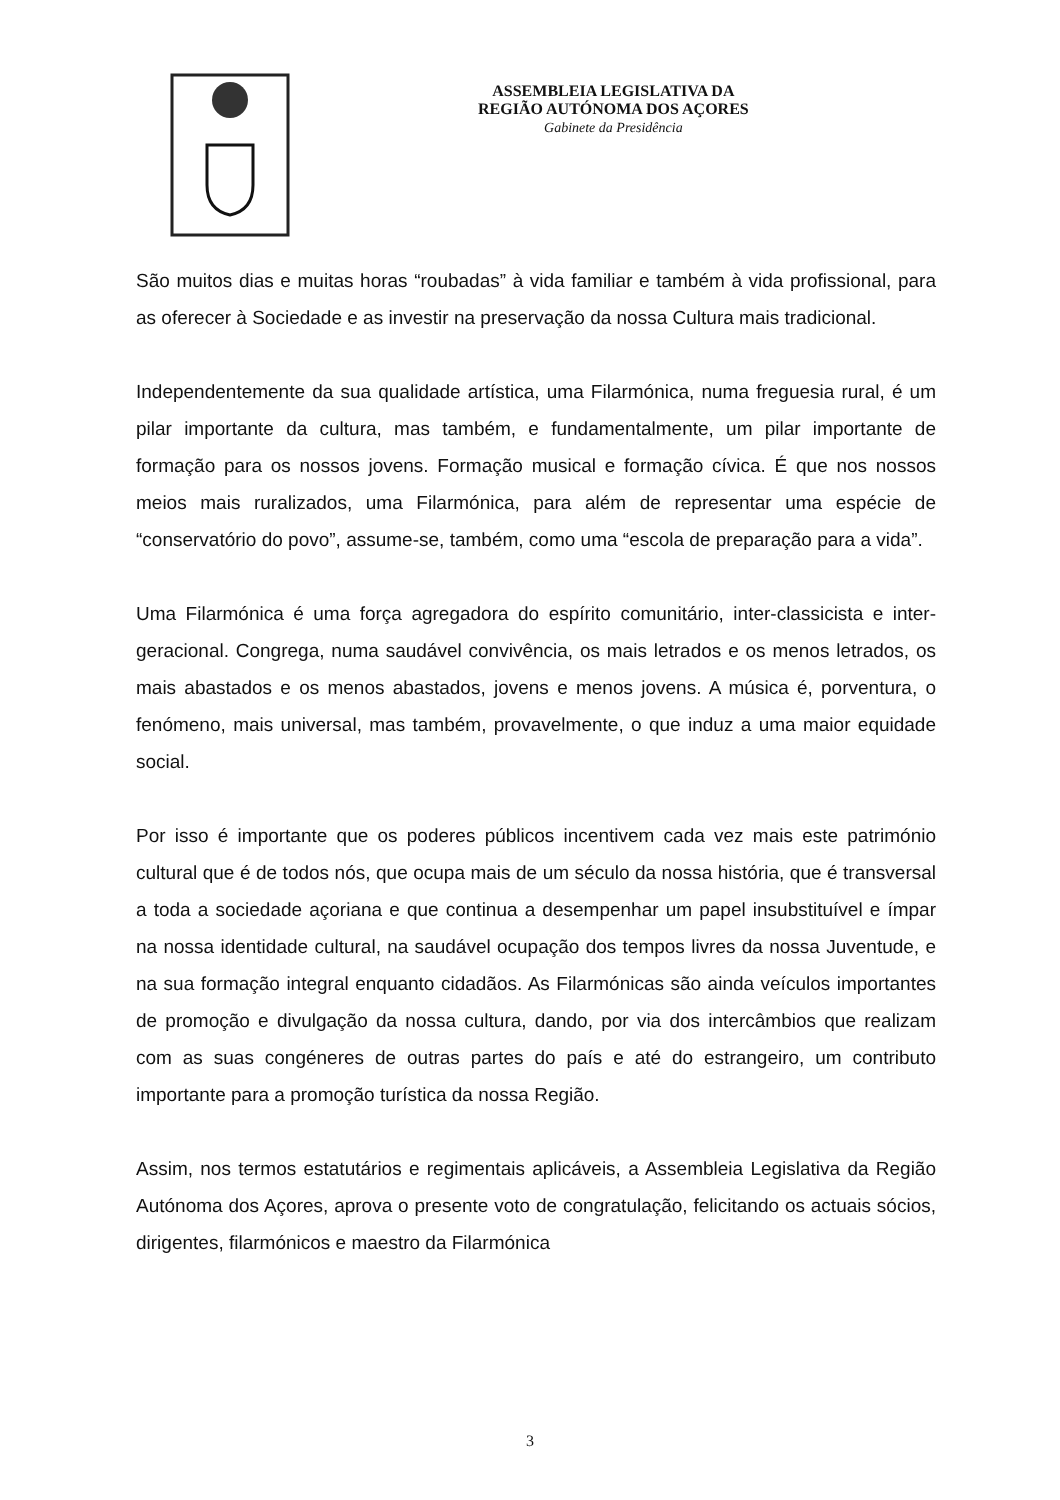ASSEMBLEIA LEGISLATIVA DA
REGIÃO AUTÓNOMA DOS AÇORES
Gabinete da Presidência
São muitos dias e muitas horas “roubadas” à vida familiar e também à vida profissional, para as oferecer à Sociedade e as investir na preservação da nossa Cultura mais tradicional.
Independentemente da sua qualidade artística, uma Filarmónica, numa freguesia rural, é um pilar importante da cultura, mas também, e fundamentalmente, um pilar importante de formação para os nossos jovens. Formação musical e formação cívica. É que nos nossos meios mais ruralizados, uma Filarmónica, para além de representar uma espécie de “conservatório do povo”, assume-se, também, como uma “escola de preparação para a vida”.
Uma Filarmónica é uma força agregadora do espírito comunitário, inter-classicista e inter-geracional. Congrega, numa saudável convivência, os mais letrados e os menos letrados, os mais abastados e os menos abastados, jovens e menos jovens. A música é, porventura, o fenómeno, mais universal, mas também, provavelmente, o que induz a uma maior equidade social.
Por isso é importante que os poderes públicos incentivem cada vez mais este património cultural que é de todos nós, que ocupa mais de um século da nossa história, que é transversal a toda a sociedade açoriana e que continua a desempenhar um papel insubstituível e ímpar na nossa identidade cultural, na saudável ocupação dos tempos livres da nossa Juventude, e na sua formação integral enquanto cidadãos. As Filarmónicas são ainda veículos importantes de promoção e divulgação da nossa cultura, dando, por via dos intercâmbios que realizam com as suas congéneres de outras partes do país e até do estrangeiro, um contributo importante para a promoção turística da nossa Região.
Assim, nos termos estatutários e regimentais aplicáveis, a Assembleia Legislativa da Região Autónoma dos Açores, aprova o presente voto de congratulação, felicitando os actuais sócios, dirigentes, filarmónicos e maestro da Filarmónica
3